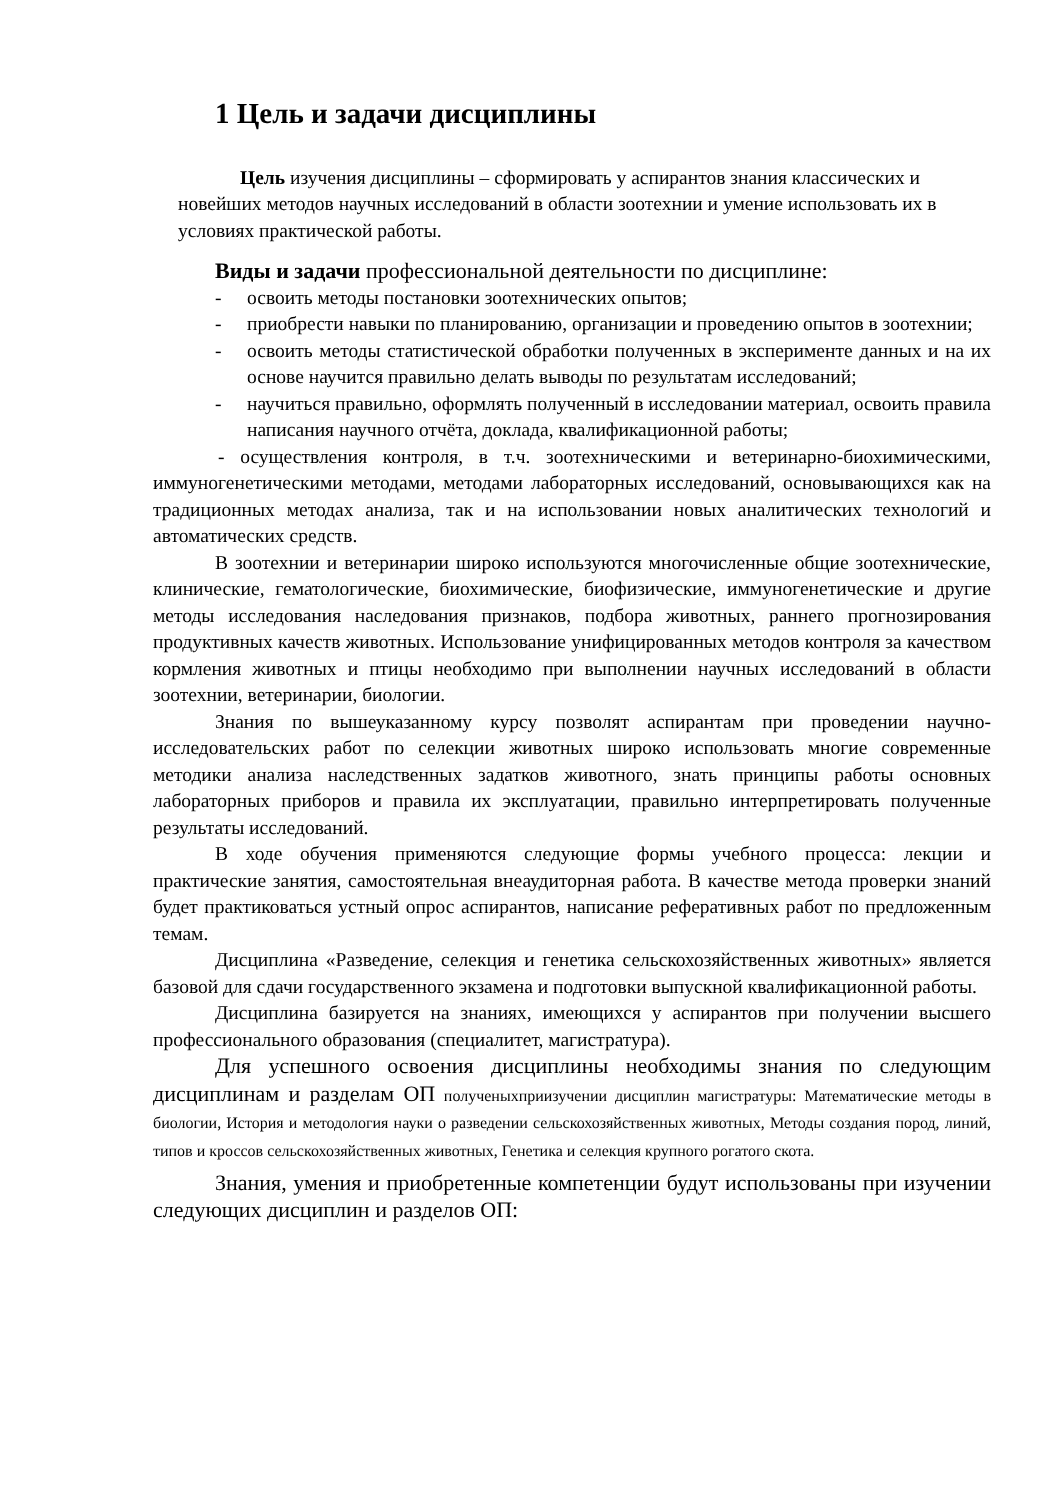1 Цель и задачи дисциплины
Цель изучения дисциплины – сформировать у аспирантов знания классических и новейших методов научных исследований в области зоотехнии и умение использовать их в условиях практической работы.
Виды и задачи профессиональной деятельности по дисциплине:
- освоить методы постановки зоотехнических опытов;
- приобрести навыки по планированию, организации и проведению опытов в зоотехнии;
- освоить методы статистической обработки полученных в эксперименте данных и на их основе научится правильно делать выводы по результатам исследований;
- научиться правильно, оформлять полученный в исследовании материал, освоить правила написания научного отчёта, доклада, квалификационной работы;
- осуществления контроля, в т.ч. зоотехническими и ветеринарно-биохимическими, иммуногенетическими методами, методами лабораторных исследований, основывающихся как на традиционных методах анализа, так и на использовании новых аналитических технологий и автоматических средств.
В зоотехнии и ветеринарии широко используются многочисленные общие зоотехнические, клинические, гематологические, биохимические, биофизические, иммуногенетические и другие методы исследования наследования признаков, подбора животных, раннего прогнозирования продуктивных качеств животных. Использование унифицированных методов контроля за качеством кормления животных и птицы необходимо при выполнении научных исследований в области зоотехнии, ветеринарии, биологии.
Знания по вышеуказанному курсу позволят аспирантам при проведении научно-исследовательских работ по селекции животных широко использовать многие современные методики анализа наследственных задатков животного, знать принципы работы основных лабораторных приборов и правила их эксплуатации, правильно интерпретировать полученные результаты исследований.
В ходе обучения применяются следующие формы учебного процесса: лекции и практические занятия, самостоятельная внеаудиторная работа. В качестве метода проверки знаний будет практиковаться устный опрос аспирантов, написание реферативных работ по предложенным темам.
Дисциплина «Разведение, селекция и генетика сельскохозяйственных животных» является базовой для сдачи государственного экзамена и подготовки выпускной квалификационной работы.
Дисциплина базируется на знаниях, имеющихся у аспирантов при получении высшего профессионального образования (специалитет, магистратура).
Для успешного освоения дисциплины необходимы знания по следующим дисциплинам и разделам ОП полученыхприизучении дисциплин магистратуры: Математические методы в биологии, История и методология науки о разведении сельскохозяйственных животных, Методы создания пород, линий, типов и кроссов сельскохозяйственных животных, Генетика и селекция крупного рогатого скота.
Знания, умения и приобретенные компетенции будут использованы при изучении следующих дисциплин и разделов ОП: